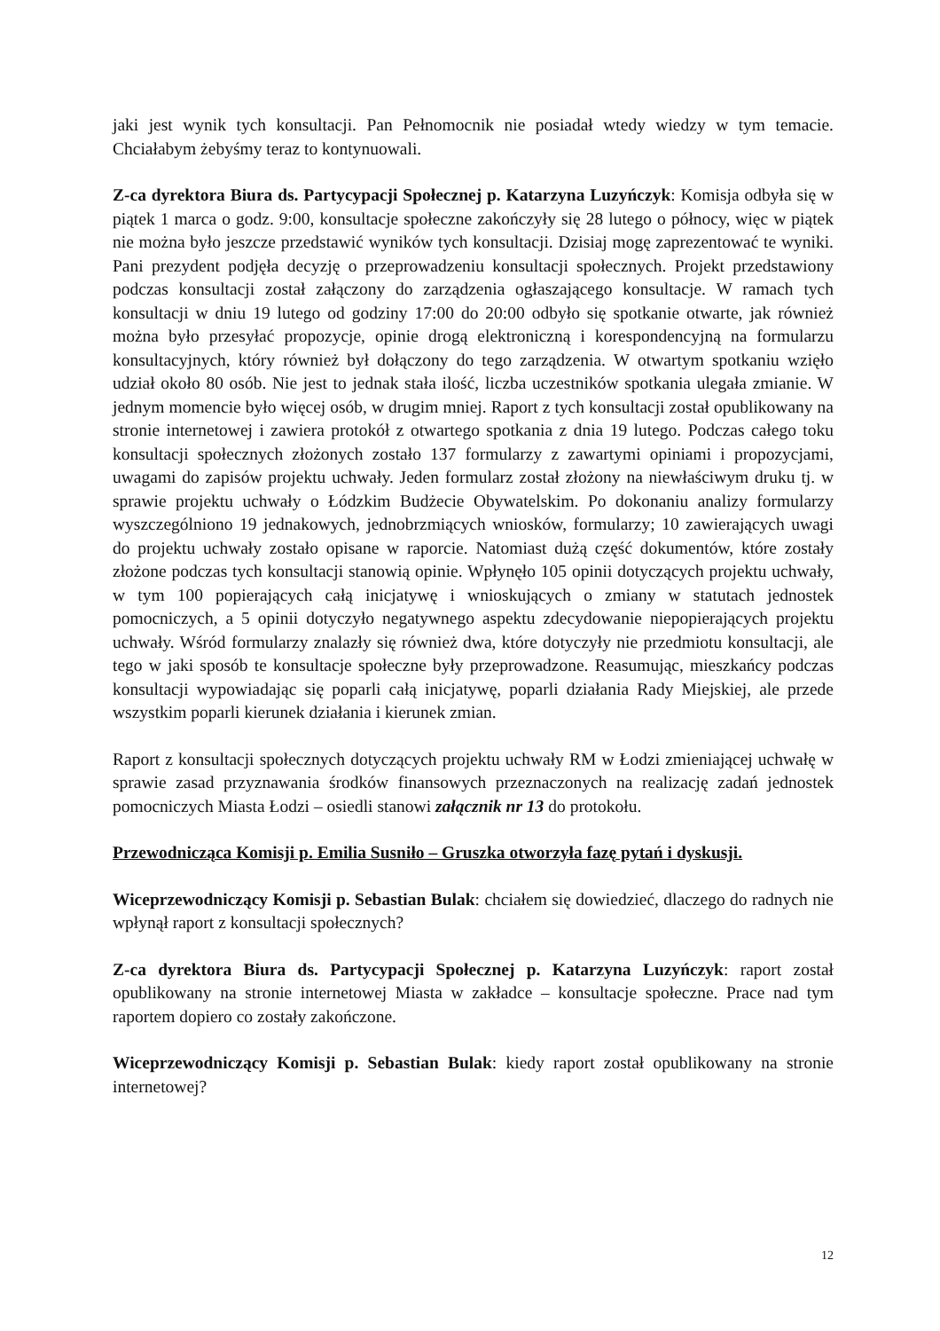jaki jest wynik tych konsultacji. Pan Pełnomocnik nie posiadał wtedy wiedzy w tym temacie. Chciałabym żebyśmy teraz to kontynuowali.
Z-ca dyrektora Biura ds. Partycypacji Społecznej p. Katarzyna Luzyńczyk: Komisja odbyła się w piątek 1 marca o godz. 9:00, konsultacje społeczne zakończyły się 28 lutego o północy, więc w piątek nie można było jeszcze przedstawić wyników tych konsultacji. Dzisiaj mogę zaprezentować te wyniki. Pani prezydent podjęła decyzję o przeprowadzeniu konsultacji społecznych. Projekt przedstawiony podczas konsultacji został załączony do zarządzenia ogłaszającego konsultacje. W ramach tych konsultacji w dniu 19 lutego od godziny 17:00 do 20:00 odbyło się spotkanie otwarte, jak również można było przesyłać propozycje, opinie drogą elektroniczną i korespondencyjną na formularzu konsultacyjnych, który również był dołączony do tego zarządzenia. W otwartym spotkaniu wzięło udział około 80 osób. Nie jest to jednak stała ilość, liczba uczestników spotkania ulegała zmianie. W jednym momencie było więcej osób, w drugim mniej. Raport z tych konsultacji został opublikowany na stronie internetowej i zawiera protokół z otwartego spotkania z dnia 19 lutego. Podczas całego toku konsultacji społecznych złożonych zostało 137 formularzy z zawartymi opiniami i propozycjami, uwagami do zapisów projektu uchwały. Jeden formularz został złożony na niewłaściwym druku tj. w sprawie projektu uchwały o Łódzkim Budżecie Obywatelskim. Po dokonaniu analizy formularzy wyszczególniono 19 jednakowych, jednobrzmiących wniosków, formularzy; 10 zawierających uwagi do projektu uchwały zostało opisane w raporcie. Natomiast dużą część dokumentów, które zostały złożone podczas tych konsultacji stanowią opinie. Wpłynęło 105 opinii dotyczących projektu uchwały, w tym 100 popierających całą inicjatywę i wnioskujących o zmiany w statutach jednostek pomocniczych, a 5 opinii dotyczyło negatywnego aspektu zdecydowanie niepopierających projektu uchwały. Wśród formularzy znalazły się również dwa, które dotyczyły nie przedmiotu konsultacji, ale tego w jaki sposób te konsultacje społeczne były przeprowadzone. Reasumując, mieszkańcy podczas konsultacji wypowiadając się poparli całą inicjatywę, poparli działania Rady Miejskiej, ale przede wszystkim poparli kierunek działania i kierunek zmian.
Raport z konsultacji społecznych dotyczących projektu uchwały RM w Łodzi zmieniającej uchwałę w sprawie zasad przyznawania środków finansowych przeznaczonych na realizację zadań jednostek pomocniczych Miasta Łodzi – osiedli stanowi załącznik nr 13 do protokołu.
Przewodnicząca Komisji p. Emilia Susniło – Gruszka otworzyła fazę pytań i dyskusji.
Wiceprzewodniczący Komisji p. Sebastian Bulak: chciałem się dowiedzieć, dlaczego do radnych nie wpłynął raport z konsultacji społecznych?
Z-ca dyrektora Biura ds. Partycypacji Społecznej p. Katarzyna Luzyńczyk: raport został opublikowany na stronie internetowej Miasta w zakładce – konsultacje społeczne. Prace nad tym raportem dopiero co zostały zakończone.
Wiceprzewodniczący Komisji p. Sebastian Bulak: kiedy raport został opublikowany na stronie internetowej?
12